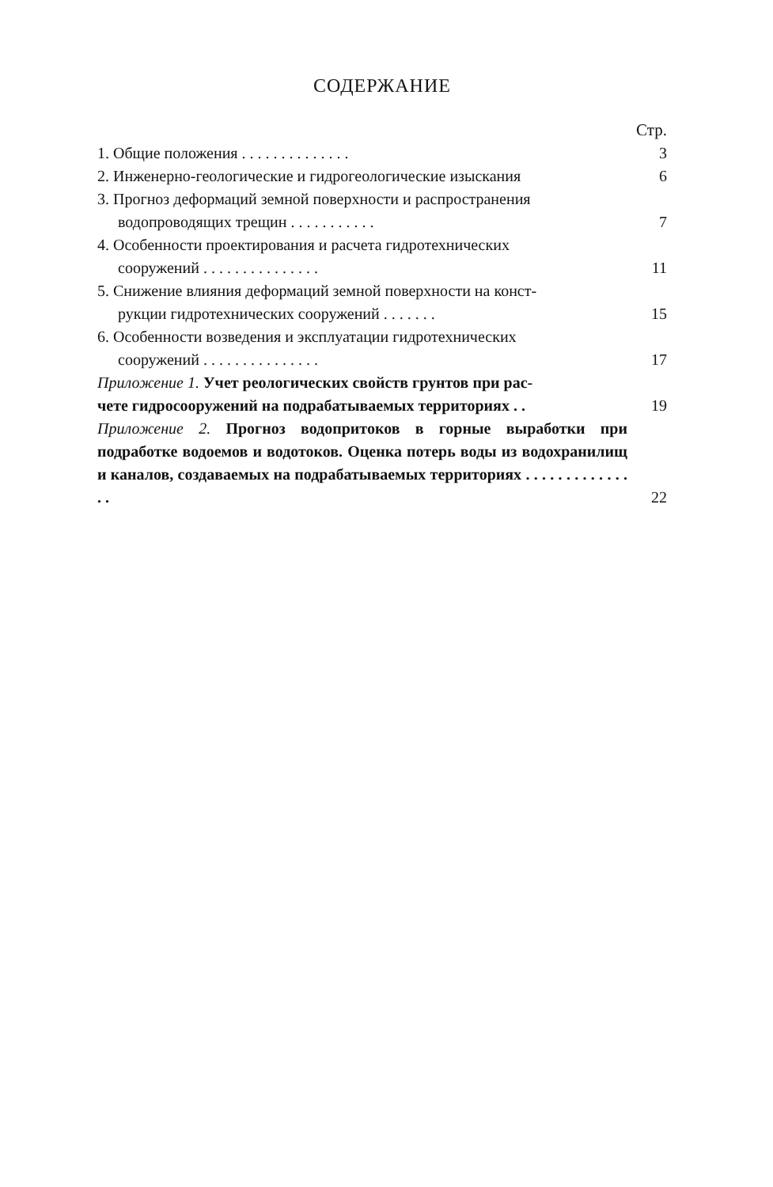СОДЕРЖАНИЕ
Стр.
1. Общие положения . . . . . . . . . . . . . .
3
2. Инженерно-геологические и гидрогеологические изыскания
6
3. Прогноз деформаций земной поверхности и распространения
водопроводящих трещин . . . . . . . . . . .
7
4. Особенности проектирования и расчета гидротехнических
сооружений . . . . . . . . . . . . . . .
11
5. Снижение влияния деформаций земной поверхности на конст-
рукции гидротехнических сооружений . . . . . . .
15
6. Особенности возведения и эксплуатации гидротехнических
сооружений . . . . . . . . . . . . . . .
17
Приложение 1. Учет реологических свойств грунтов при рас-
чете гидросооружений на подрабатываемых территориях . .
19
Приложение 2. Прогноз водопритоков в горные выработки при подработке водоемов и водотоков. Оценка потерь воды из водохранилищ и каналов, создаваемых на подрабатываемых территориях . . . . . . . . . . . . . . .
22